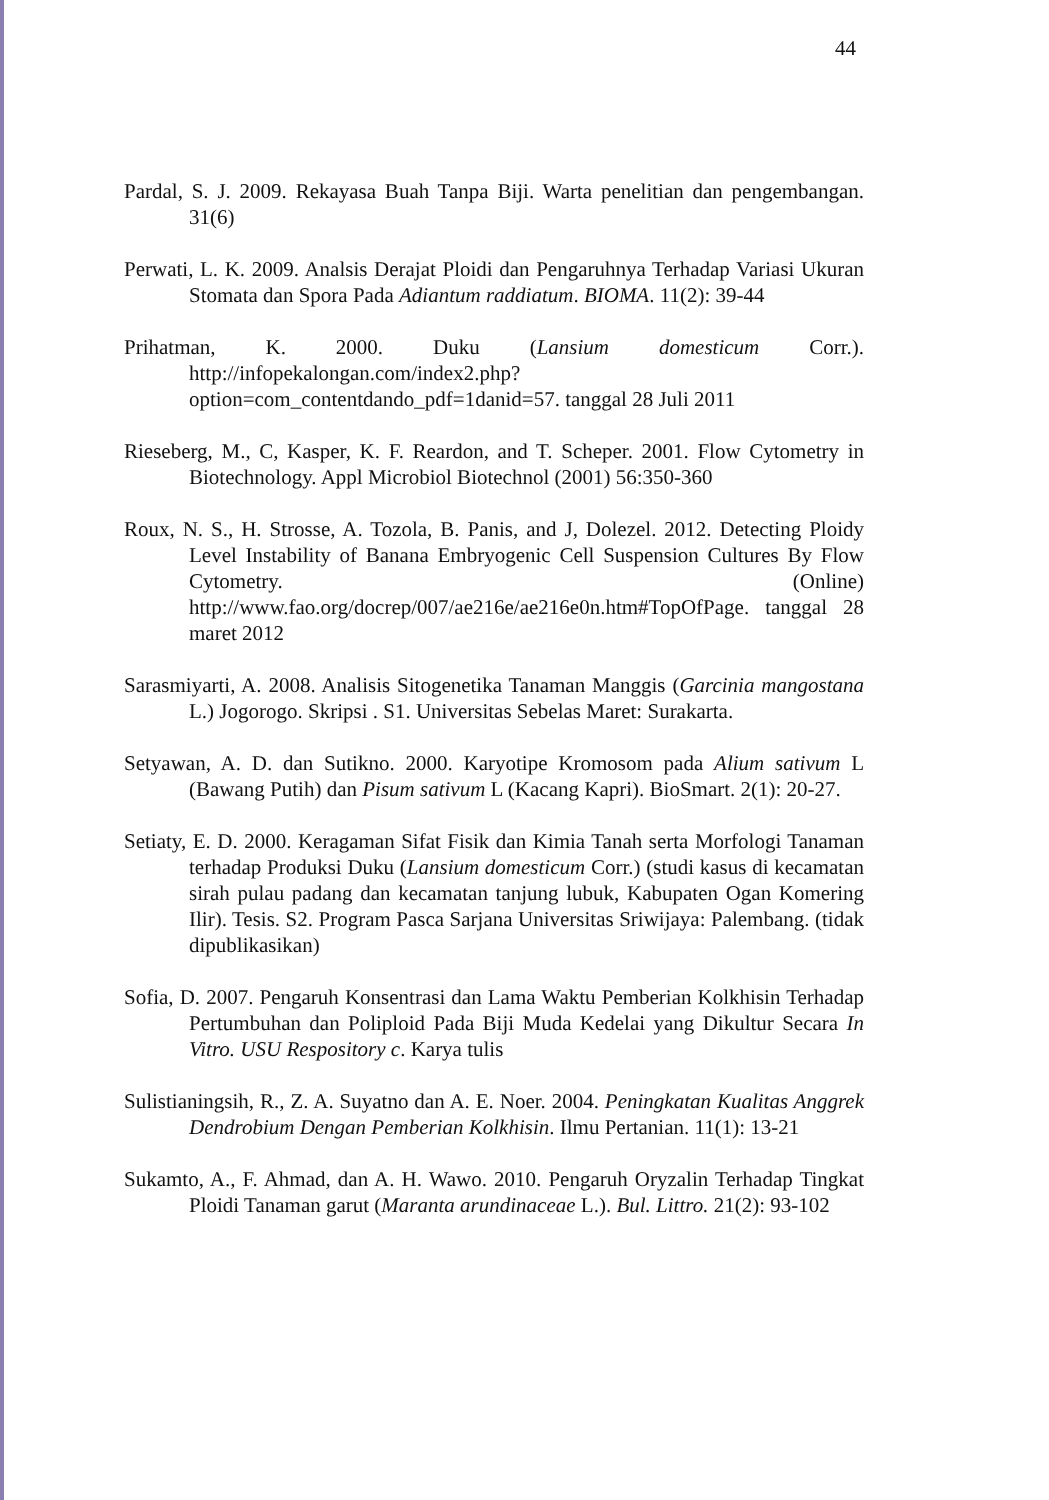44
Pardal, S. J. 2009. Rekayasa Buah Tanpa Biji. Warta penelitian dan pengembangan. 31(6)
Perwati, L. K. 2009. Analsis Derajat Ploidi dan Pengaruhnya Terhadap Variasi Ukuran Stomata dan Spora Pada Adiantum raddiatum. BIOMA. 11(2): 39-44
Prihatman, K. 2000. Duku (Lansium domesticum Corr.). http://infopekalongan.com/index2.php?option=com_contentdando_pdf=1danid=57. tanggal 28 Juli 2011
Rieseberg, M., C, Kasper, K. F. Reardon, and T. Scheper. 2001. Flow Cytometry in Biotechnology. Appl Microbiol Biotechnol (2001) 56:350-360
Roux, N. S., H. Strosse, A. Tozola, B. Panis, and J, Dolezel. 2012. Detecting Ploidy Level Instability of Banana Embryogenic Cell Suspension Cultures By Flow Cytometry. (Online) http://www.fao.org/docrep/007/ae216e/ae216e0n.htm#TopOfPage. tanggal 28 maret 2012
Sarasmiyarti, A. 2008. Analisis Sitogenetika Tanaman Manggis (Garcinia mangostana L.) Jogorogo. Skripsi . S1. Universitas Sebelas Maret: Surakarta.
Setyawan, A. D. dan Sutikno. 2000. Karyotipe Kromosom pada Alium sativum L (Bawang Putih) dan Pisum sativum L (Kacang Kapri). BioSmart. 2(1): 20-27.
Setiaty, E. D. 2000. Keragaman Sifat Fisik dan Kimia Tanah serta Morfologi Tanaman terhadap Produksi Duku (Lansium domesticum Corr.) (studi kasus di kecamatan sirah pulau padang dan kecamatan tanjung lubuk, Kabupaten Ogan Komering Ilir). Tesis. S2. Program Pasca Sarjana Universitas Sriwijaya: Palembang. (tidak dipublikasikan)
Sofia, D. 2007. Pengaruh Konsentrasi dan Lama Waktu Pemberian Kolkhisin Terhadap Pertumbuhan dan Poliploid Pada Biji Muda Kedelai yang Dikultur Secara In Vitro. USU Respository c. Karya tulis
Sulistianingsih, R., Z. A. Suyatno dan A. E. Noer. 2004. Peningkatan Kualitas Anggrek Dendrobium Dengan Pemberian Kolkhisin. Ilmu Pertanian. 11(1): 13-21
Sukamto, A., F. Ahmad, dan A. H. Wawo. 2010. Pengaruh Oryzalin Terhadap Tingkat Ploidi Tanaman garut (Maranta arundinaceae L.). Bul. Littro. 21(2): 93-102